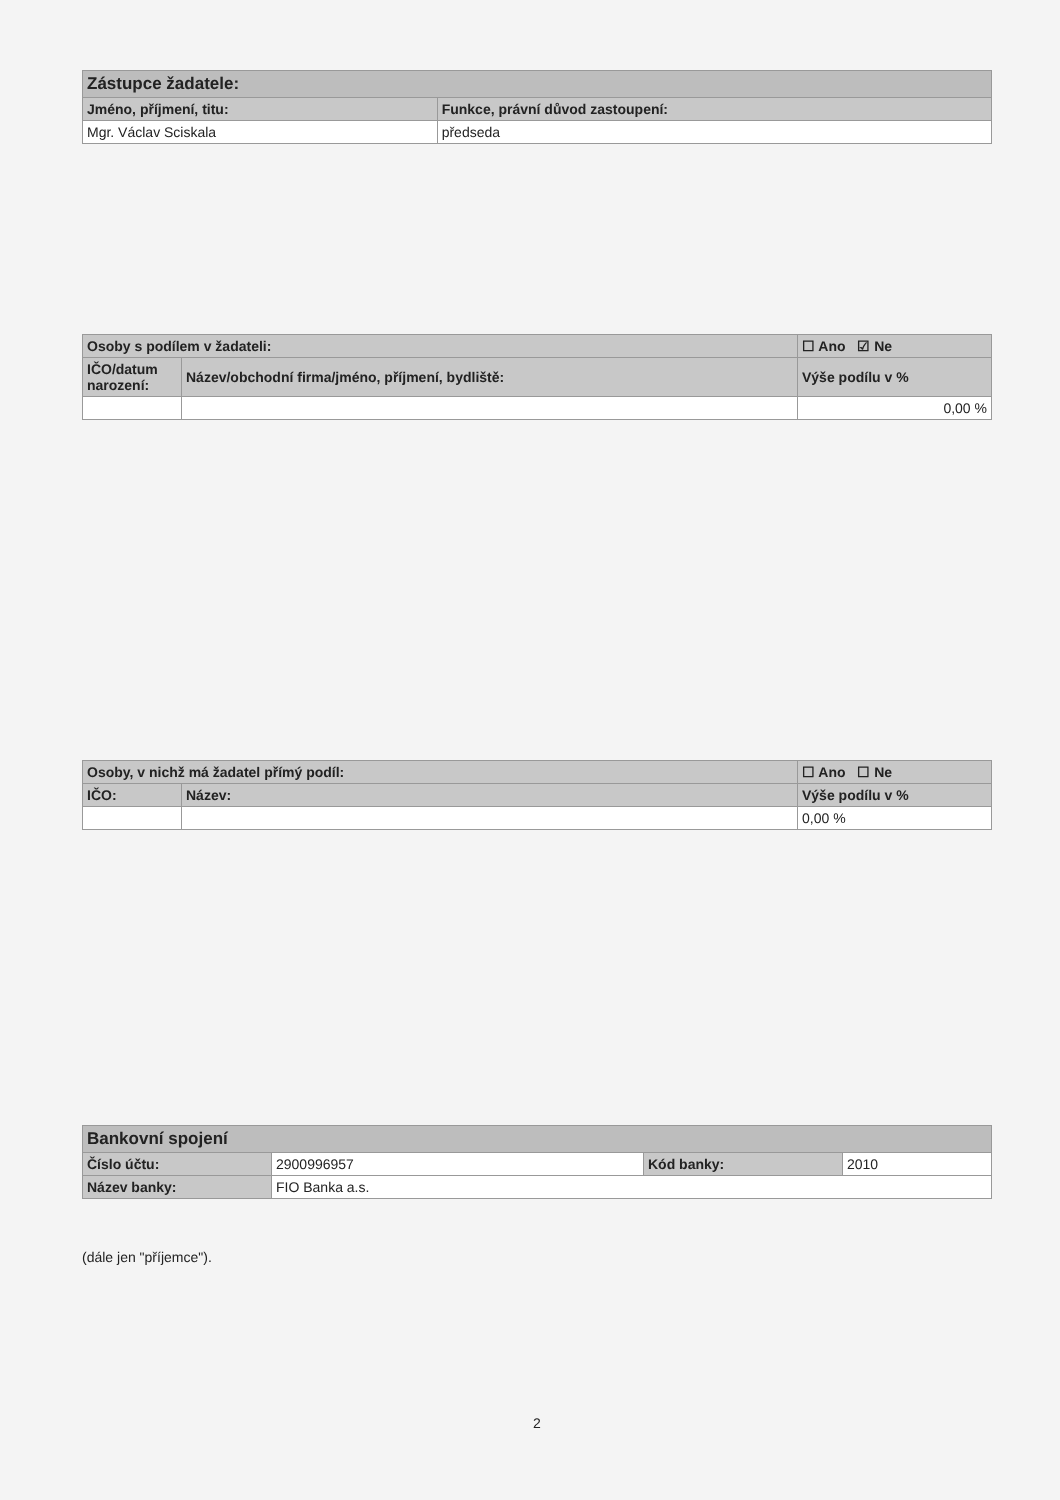| Zástupce žadatele: | |
| --- | --- |
| Jméno, příjmení, titu: | Funkce, právní důvod zastoupení: |
| Mgr. Václav Sciskala | předseda |
| Osoby s podílem v žadateli: | | ☐ Ano ☑ Ne |
| --- | --- | --- |
| IČO/datum narození: | Název/obchodní firma/jméno, příjmení, bydliště: | Výše podílu v % |
| | | 0,00 % |
| Osoby, v nichž má žadatel přímý podíl: | | ☐ Ano ☐ Ne |
| --- | --- | --- |
| IČO: | Název: | Výše podílu v % |
| | | 0,00 % |
| Bankovní spojení | | | |
| --- | --- | --- | --- |
| Číslo účtu: | 2900996957 | Kód banky: | 2010 |
| Název banky: | FIO Banka a.s. | | |
(dále jen "příjemce").
2